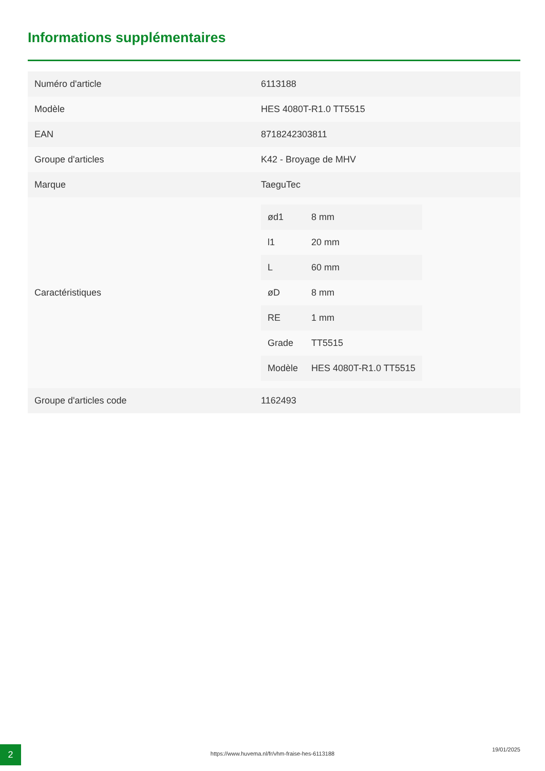Informations supplémentaires
| Numéro d'article | 6113188 |
| Modèle | HES 4080T-R1.0 TT5515 |
| EAN | 8718242303811 |
| Groupe d'articles | K42 - Broyage de MHV |
| Marque | TaeguTec |
| Caractéristiques | / ød1 / 8 mm / / l1 / 20 mm / / L / 60 mm / / øD / 8 mm / / RE / 1 mm / / Grade / TT5515 / / Modèle / HES 4080T-R1.0 TT5515 / |
| Groupe d'articles code | 1162493 |
2 https://www.huvema.nl/fr/vhm-fraise-hes-6113188
19/01/2025